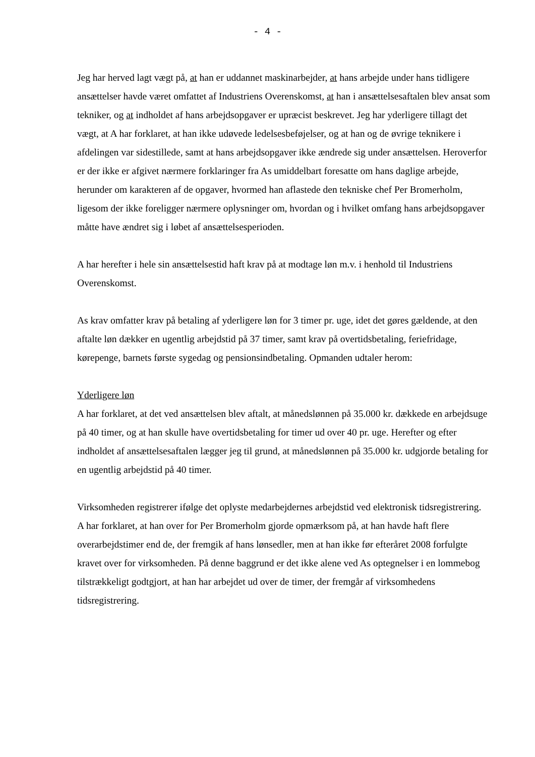- 4 -
Jeg har herved lagt vægt på, at han er uddannet maskinarbejder, at hans arbejde under hans tidligere ansættelser havde været omfattet af Industriens Overenskomst, at han i ansættelsesaftalen blev ansat som tekniker, og at indholdet af hans arbejdsopgaver er upræcist beskrevet. Jeg har yderligere tillagt det vægt, at A har forklaret, at han ikke udøvede ledelsesbeføjelser, og at han og de øvrige teknikere i afdelingen var sidestillede, samt at hans arbejdsopgaver ikke ændrede sig under ansættelsen. Heroverfor er der ikke er afgivet nærmere forklaringer fra As umiddelbart foresatte om hans daglige arbejde, herunder om karakteren af de opgaver, hvormed han aflastede den tekniske chef Per Bromerholm, ligesom der ikke foreligger nærmere oplysninger om, hvordan og i hvilket omfang hans arbejdsopgaver måtte have ændret sig i løbet af ansættelsesperioden.
A har herefter i hele sin ansættelsestid haft krav på at modtage løn m.v. i henhold til Industriens Overenskomst.
As krav omfatter krav på betaling af yderligere løn for 3 timer pr. uge, idet det gøres gældende, at den aftalte løn dækker en ugentlig arbejdstid på 37 timer, samt krav på overtidsbetaling, feriefridage, kørepenge, barnets første sygedag og pensionsindbetaling. Opmanden udtaler herom:
Yderligere løn
A har forklaret, at det ved ansættelsen blev aftalt, at månedslønnen på 35.000 kr. dækkede en arbejdsuge på 40 timer, og at han skulle have overtidsbetaling for timer ud over 40 pr. uge. Herefter og efter indholdet af ansættelsesaftalen lægger jeg til grund, at månedslønnen på 35.000 kr. udgjorde betaling for en ugentlig arbejdstid på 40 timer.
Virksomheden registrerer ifølge det oplyste medarbejdernes arbejdstid ved elektronisk tidsregistrering. A har forklaret, at han over for Per Bromerholm gjorde opmærksom på, at han havde haft flere overarbejdstimer end de, der fremgik af hans lønsedler, men at han ikke før efteråret 2008 forfulgte kravet over for virksomheden. På denne baggrund er det ikke alene ved As optegnelser i en lommebog tilstrækkeligt godtgjort, at han har arbejdet ud over de timer, der fremgår af virksomhedens tidsregistrering.